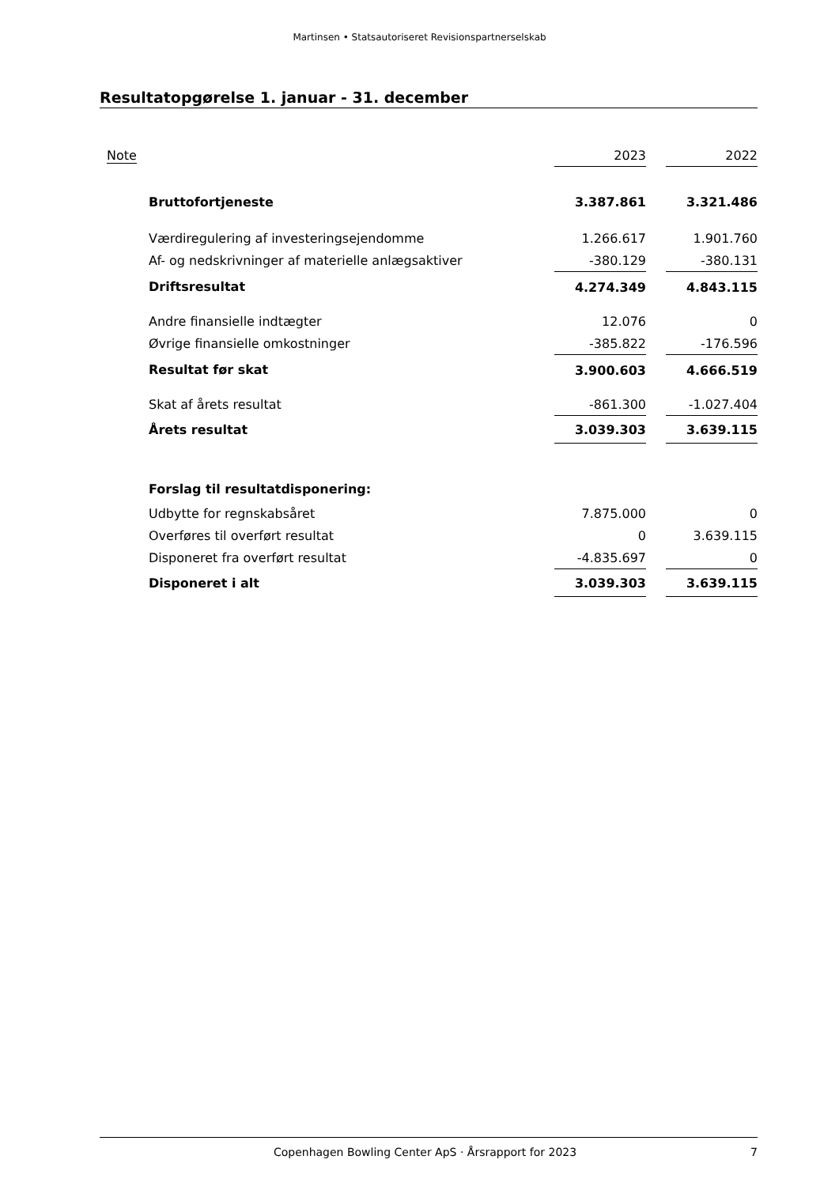Martinsen • Statsautoriseret Revisionspartnerselskab
Resultatopgørelse 1. januar - 31. december
| Note | | 2023 | | 2022 |
| --- | --- | --- | --- | --- |
| | Bruttofortjeneste | 3.387.861 | | 3.321.486 |
| | Værdiregulering af investeringsejendomme | 1.266.617 | | 1.901.760 |
| | Af- og nedskrivninger af materielle anlægsaktiver | -380.129 | | -380.131 |
| | Driftsresultat | 4.274.349 | | 4.843.115 |
| | Andre finansielle indtægter | 12.076 | | 0 |
| | Øvrige finansielle omkostninger | -385.822 | | -176.596 |
| | Resultat før skat | 3.900.603 | | 4.666.519 |
| | Skat af årets resultat | -861.300 | | -1.027.404 |
| | Årets resultat | 3.039.303 | | 3.639.115 |
| | Forslag til resultatdisponering: | | | |
| | Udbytte for regnskabsåret | 7.875.000 | | 0 |
| | Overføres til overført resultat | 0 | | 3.639.115 |
| | Disponeret fra overført resultat | -4.835.697 | | 0 |
| | Disponeret i alt | 3.039.303 | | 3.639.115 |
Copenhagen Bowling Center ApS · Årsrapport for 2023 7